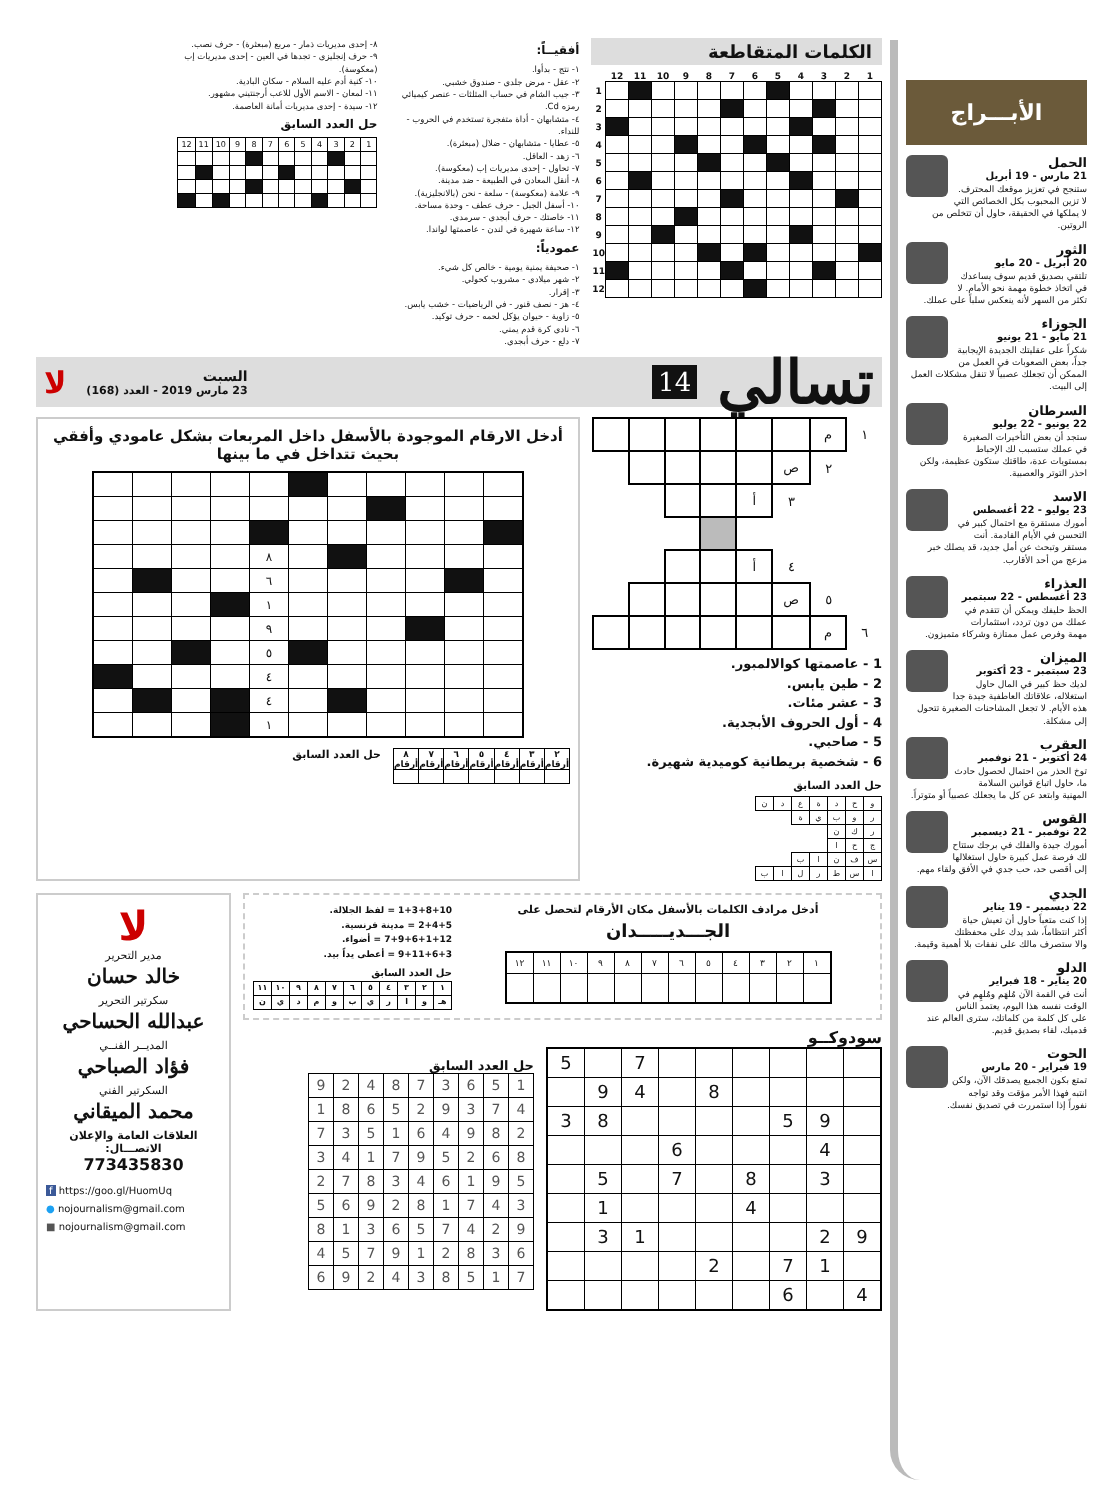الأبـــراج
الحمل
21 مارس - 19 أبريل
ستنجح في تعزيز موقعك المحترف. لا تزين المحبوب بكل الخصائص التي لا يملكها في الحقيقة، حاول أن تتخلص من الروتين.
الثور
20 أبريل - 20 مايو
تلتقي بصديق قديم سوف يساعدك في اتخاذ خطوة مهمة نحو الأمام. لا تكثر من السهر لأنه ينعكس سلباً على عملك.
الجوزاء
21 مايو - 21 يونيو
شكراً على عقليتك الجديدة الإيجابية جداً، بعض الصعوبات في العمل من الممكن أن تجعلك عصبياً لا تنقل مشكلات العمل إلى البيت.
السرطان
22 يونيو - 22 يوليو
ستجد أن بعض التأخيرات الصغيرة في عملك ستسبب لك الإحباط بمستويات عدة، طاقتك ستكون عظيمة، ولكن احذر التوتر والعصبية.
الاسد
23 يوليو - 22 أغسطس
أمورك مستقرة مع احتمال كبير في التحسن في الأيام القادمة. أنت مستقر وتبحث عن أمل جديد، قد يصلك خبر مزعج من أحد الأقارب.
العذراء
23 أغسطس - 22 سبتمبر
الحظ حليفك ويمكن أن تتقدم في عملك من دون تردد، استثمارات مهمة وفرص عمل ممتازة وشركاء متميزون.
الميزان
23 سبتمبر - 23 أكتوبر
لديك حظ كبير في المال حاول استغلاله، علاقاتك العاطفية جيدة جدا هذه الأيام. لا تجعل المشاحنات الصغيرة تتحول إلى مشكلة.
العقرب
24 أكتوبر - 21 نوفمبر
توخ الحذر من احتمال لحصول حادث ما، حاول اتباع قوانين السلامة المهنية وابتعد عن كل ما يجعلك عصبياً أو متوتراً.
القوس
22 نوفمبر - 21 ديسمبر
أمورك جيدة والفلك في برجك ستتاح لك فرصة عمل كبيرة حاول استغلالها إلى أقصى حد، حب جدي في الأفق ولقاء مهم.
الجدي
22 ديسمبر - 19 يناير
إذا كنت متعباً حاول أن تعيش حياة أكثر انتظاماً، شد يدك على محفظتك والا ستصرف مالك على نفقات بلا أهمية وقيمة.
الدلو
20 يناير - 18 فبراير
أنت في القمة الآن مُلهَم ومُلهِم في الوقت نفسه هذا اليوم، يعتمد الناس على كل كلمة من كلماتك، سترى العالم عند قدميك، لقاء بصديق قديم.
الحوت
19 فبراير - 20 مارس
تمتع بكون الجميع يصدقك الآن، ولكن انتبه فهذا الأمر مؤقت وقد تواجه نفوراً إذا استمررت في تصديق نفسك.
الكلمات المتقاطعة
| 1 | 2 | 3 | 4 | 5 | 6 | 7 | 8 | 9 | 10 | 11 | 12 | |
| --- | --- | --- | --- | --- | --- | --- | --- | --- | --- | --- | --- | --- |
| | | | | | | | | | | | | 1 |
| | | | | | | | | | | | | 2 |
| | | | | | | | | | | | | 3 |
| | | | | | | | | | | | | 4 |
| | | | | | | | | | | | | 5 |
| | | | | | | | | | | | | 6 |
| | | | | | | | | | | | | 7 |
| | | | | | | | | | | | | 8 |
| | | | | | | | | | | | | 9 |
| | | | | | | | | | | | | 10 |
| | | | | | | | | | | | | 11 |
| | | | | | | | | | | | | 12 |
أفقيــاً:
١- نتج - بدأوا.
٢- عقل - مرض جلدي - صندوق خشبي.
٣- جيب الشام في حساب المثلثات - عنصر كيميائي رمزه Cd.
٤- متشابهان - أداة متفجرة تستخدم في الحروب - للنداء.
٥- عطايا - متشابهان - ضلال (مبعثرة).
٦- زهد - العاقل.
٧- تحاول - إحدى مديريات إب (معكوسة).
٨- أنقل المعادن في الطبيعة - ضد مدينة.
٩- علامة (معكوسة) - سلعة - نحن (بالانجليزية).
١٠- أسفل الجبل - حرف عطف - وحدة مساحة.
١١- خاصتك - حرف أبجدي - سرمدي.
١٢- ساعة شهيرة في لندن - عاصمتها لواندا.
عمودياً:
١- صحيفة يمنية يومية - خالص كل شيء.
٢- شهر ميلادي - مشروب كحولي.
٣- إقرار.
٤- هز - نصف قنور - في الرياضيات - خشب يابس.
٥- زاوية - حيوان يؤكل لحمه - حرف توكيد.
٦- نادي كرة قدم يمني.
٧- دلع - حرف أبجدي.
٨- إحدى مديريات ذمار - مربع (مبعثرة) - حرف نصب.
٩- حرف إنجليزي - تجدها في العين - إحدى مديريات إب (معكوسة).
١٠- كنية أدم عليه السلام - سكان البادية.
١١- لمعان - الاسم الأول للاعب أرجنتيني مشهور.
١٢- سيدة - إحدى مديريات أمانة العاصمة.
حل العدد السابق
| 1 | 2 | 3 | 4 | 5 | 6 | 7 | 8 | 9 | 10 | 11 | 12 |
تسالي 14
السبت
23 مارس 2019 - العدد (168)
لا
| ١ | م | | | | | | |
| | ٢ | ص | | | | | |
| | | ٣ | أ | | | | |
| | | ٤ | أ | | | | |
| | ٥ | ص | | | | | |
| ٦ | م | | | | | | |
1 - عاصمتها كوالالمبور.
2 - طين يابس.
3 - عشر مئات.
4 - أول الحروف الأبجدية.
5 - صاحبي.
6 - شخصية بريطانية كوميدية شهيرة.
حل العدد السابق
| و | ح | د | ة | ع | د | ن |
| ر | و | ب | ي | ة | | |
| ر | ك | ن | | | | |
| ج | ح | ا | | | | |
| س | ف | ن | ا | ب | | |
| ا | س | ط | ر | ل | ا | ب |
أدخل الارقام الموجودة بالأسفل داخل المربعات بشكل عامودي وأفقي بحيث تتداخل في ما بينها
| | | | | ٨ | | | | | | |
| | | | | ٦ | | | | | | |
| | | | | ١ | | | | | | |
| | | | | ٩ | | | | | | |
| | | | | ٥ | | | | | | |
| | | | | ٤ | | | | | | |
| | | | | ٤ | | | | | | |
| | | | | ١ | | | | | | |
| ٢ أرقام | ٣ أرقام | ٤ أرقام | ٥ أرقام | ٦ أرقام | ٧ أرقام | ٨ أرقام |
| --- | --- | --- | --- | --- | --- | --- |
حل العدد السابق
أدخل مرادف الكلمات بالأسفل مكان الأرقام لتحصل على
الجـــديـــــدان
| ١ | ٢ | ٣ | ٤ | ٥ | ٦ | ٧ | ٨ | ٩ | ١٠ | ١١ | ١٢ |
1+3+8+10 = لفظ الجلالة.
2+4+5 = مدينة فرنسية.
7+9+6+1+12 = أضواء.
9+11+6+3 = أعطى يداً بيد.
حل العدد السابق
| ١ | ٢ | ٣ | ٤ | ٥ | ٦ | ٧ | ٨ | ٩ | ١٠ | ١١ |
| هـ | و | ا | ر | ي | ب | و | م | د | ي | ن |
سودوكــو
| 5 | | 7 | | | | | | |
| | 9 | 4 | | 8 | | | | |
| 3 | 8 | | | | | 5 | 9 | |
| | | | 6 | | | | 4 | |
| | 5 | | 7 | | 8 | | 3 | |
| | 1 | | | | 4 | | | |
| | 3 | 1 | | | | | 2 | 9 |
| | | | | 2 | | 7 | 1 | |
| | | | | | | 6 | | 4 |
حل العدد السابق
| 9 | 2 | 4 | 8 | 7 | 3 | 6 | 5 | 1 |
| 1 | 8 | 6 | 5 | 2 | 9 | 3 | 7 | 4 |
| 7 | 3 | 5 | 1 | 6 | 4 | 9 | 8 | 2 |
| 3 | 4 | 1 | 7 | 9 | 5 | 2 | 6 | 8 |
| 2 | 7 | 8 | 3 | 4 | 6 | 1 | 9 | 5 |
| 5 | 6 | 9 | 2 | 8 | 1 | 7 | 4 | 3 |
| 8 | 1 | 3 | 6 | 5 | 7 | 4 | 2 | 9 |
| 4 | 5 | 7 | 9 | 1 | 2 | 8 | 3 | 6 |
| 6 | 9 | 2 | 4 | 3 | 8 | 5 | 1 | 7 |
لا
مدير التحرير
خالد حسان
سكرتير التحرير
عبدالله الحساحي
المديــر الفنــي
فؤاد الصباحي
السكرتير الفني
محمد الميقاني
العلاقات العامة والإعلان
الاتصـــال:
773435830
f https://goo.gl/HuomUq
● nojournalism@gmail.com
■ nojournalism@gmail.com